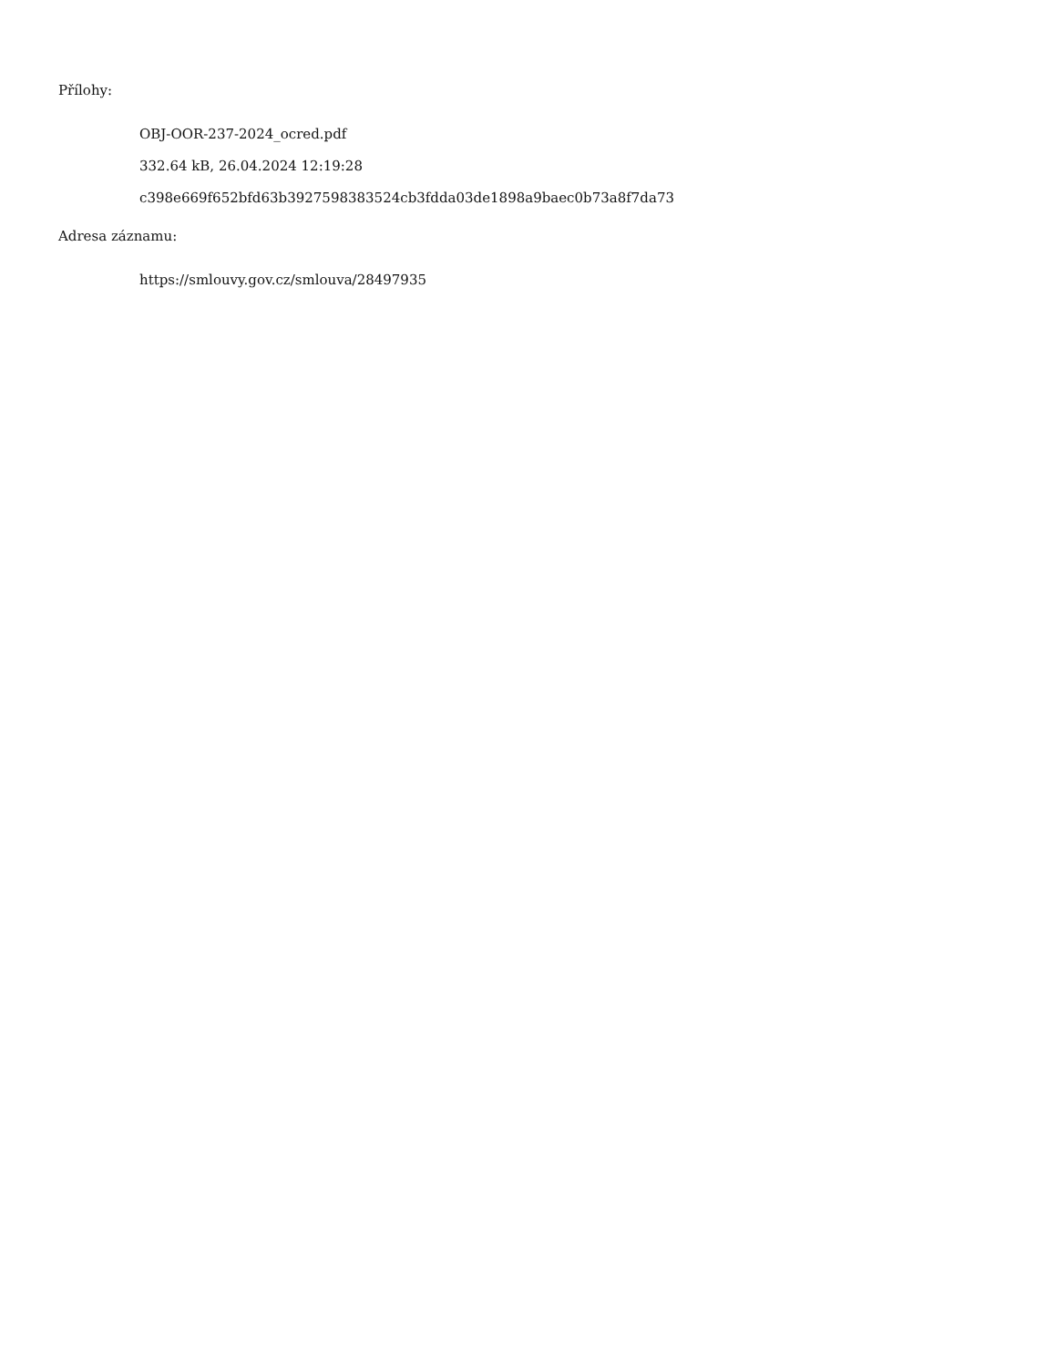Přílohy:
OBJ-OOR-237-2024_ocred.pdf
332.64 kB, 26.04.2024 12:19:28
c398e669f652bfd63b3927598383524cb3fdda03de1898a9baec0b73a8f7da73
Adresa záznamu:
https://smlouvy.gov.cz/smlouva/28497935